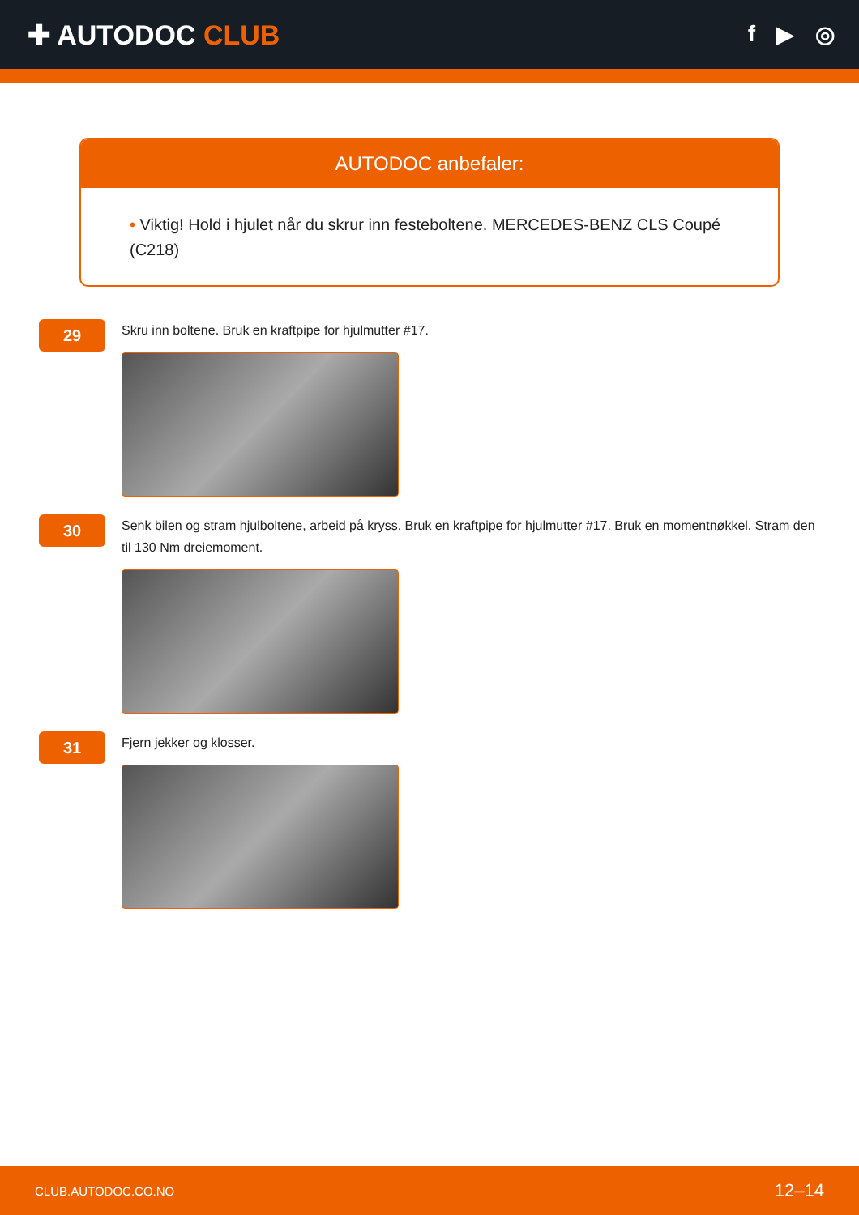✚ AUTODOC CLUB
f ▶ ◎
AUTODOC anbefaler:
• Viktig! Hold i hjulet når du skrur inn festeboltene. MERCEDES-BENZ CLS Coupé (C218)
29
Skru inn boltene. Bruk en kraftpipe for hjulmutter #17.
30
Senk bilen og stram hjulboltene, arbeid på kryss. Bruk en kraftpipe for hjulmutter #17. Bruk en momentnøkkel. Stram den til 130 Nm dreiemoment.
31
Fjern jekker og klosser.
CLUB.AUTODOC.CO.NO 12–14